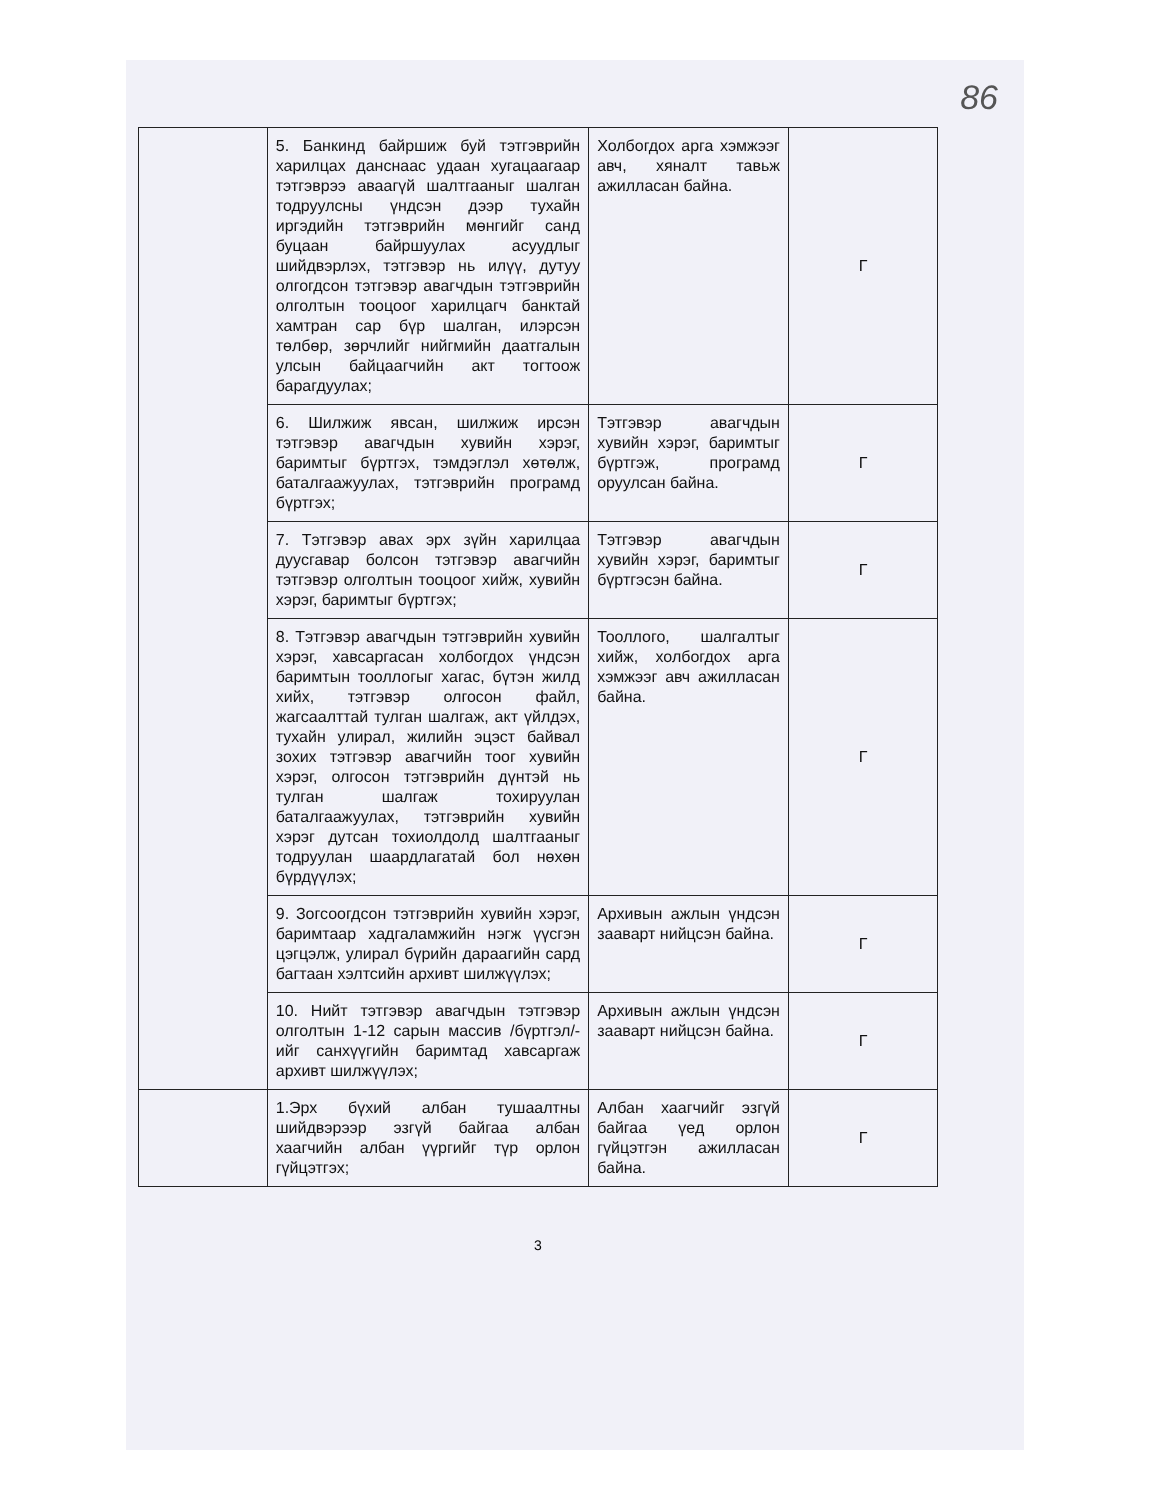86
| | 5. Банкинд байршиж буй тэтгэврийн харилцах данснаас удаан хугацаагаар тэтгэврээ аваагүй шалтгааныг шалган тодруулсны үндсэн дээр тухайн иргэдийн тэтгэврийн мөнгийг санд буцаан байршуулах асуудлыг шийдвэрлэх, тэтгэвэр нь илүү, дутуу олгогдсон тэтгэвэр авагчдын тэтгэврийн олголтын тооцоог харилцагч банктай хамтран сар бүр шалган, илэрсэн төлбөр, зөрчлийг нийгмийн даатгалын улсын байцаагчийн акт тогтоож барагдуулах; | Холбогдох арга хэмжээг авч, хяналт тавьж ажилласан байна. | Г |
| | 6. Шилжиж явсан, шилжиж ирсэн тэтгэвэр авагчдын хувийн хэрэг, баримтыг бүртгэх, тэмдэглэл хөтөлж, баталгаажуулах, тэтгэврийн програмд бүртгэх; | Тэтгэвэр авагчдын хувийн хэрэг, баримтыг бүртгэж, програмд оруулсан байна. | Г |
| | 7. Тэтгэвэр авах эрх зүйн харилцаа дуусгавар болсон тэтгэвэр авагчийн тэтгэвэр олголтын тооцоог хийж, хувийн хэрэг, баримтыг бүртгэх; | Тэтгэвэр авагчдын хувийн хэрэг, баримтыг бүртгэсэн байна. | Г |
| | 8. Тэтгэвэр авагчдын тэтгэврийн хувийн хэрэг, хавсаргасан холбогдох үндсэн баримтын тооллогыг хагас, бүтэн жилд хийх, тэтгэвэр олгосон файл, жагсаалттай тулган шалгаж, акт үйлдэх, тухайн улирал, жилийн эцэст байвал зохих тэтгэвэр авагчийн тоог хувийн хэрэг, олгосон тэтгэврийн дүнтэй нь тулган шалгаж тохируулан баталгаажуулах, тэтгэврийн хувийн хэрэг дутсан тохиолдолд шалтгааныг тодруулан шаардлагатай бол нөхөн бүрдүүлэх; | Тооллого, шалгалтыг хийж, холбогдох арга хэмжээг авч ажилласан байна. | Г |
| | 9. Зогсоогдсон тэтгэврийн хувийн хэрэг, баримтаар хадгаламжийн нэгж үүсгэн цэгцэлж, улирал бүрийн дараагийн сард багтаан хэлтсийн архивт шилжүүлэх; | Архивын ажлын үндсэн зааварт нийцсэн байна. | Г |
| | 10. Нийт тэтгэвэр авагчдын тэтгэвэр олголтын 1-12 сарын массив /бүртгэл/-ийг санхүүгийн баримтад хавсаргаж архивт шилжүүлэх; | Архивын ажлын үндсэн зааварт нийцсэн байна. | Г |
| | 1.Эрх бүхий албан тушаалтны шийдвэрээр эзгүй байгаа албан хаагчийн албан үүргийг түр орлон гүйцэтгэх; | Албан хаагчийг эзгүй байгаа үед орлон гүйцэтгэн ажилласан байна. | Г |
3